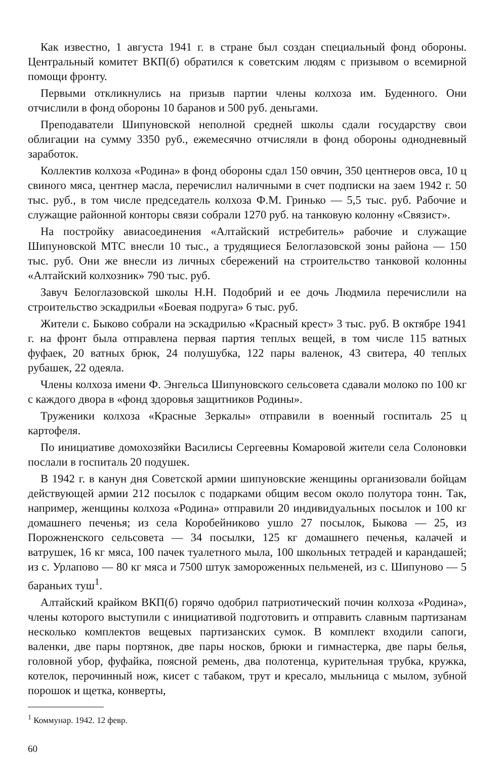Как известно, 1 августа 1941 г. в стране был создан специальный фонд обороны. Центральный комитет ВКП(б) обратился к советским людям с призывом о всемирной помощи фронту.
Первыми откликнулись на призыв партии члены колхоза им. Буденного. Они отчислили в фонд обороны 10 баранов и 500 руб. деньгами.
Преподаватели Шипуновской неполной средней школы сдали государству свои облигации на сумму 3350 руб., ежемесячно отчисляли в фонд обороны однодневный заработок.
Коллектив колхоза «Родина» в фонд обороны сдал 150 овчин, 350 центнеров овса, 10 ц свиного мяса, центнер масла, перечислил наличными в счет подписки на заем 1942 г. 50 тыс. руб., в том числе председатель колхоза Ф.М. Гринько — 5,5 тыс. руб. Рабочие и служащие районной конторы связи собрали 1270 руб. на танковую колонну «Связист».
На постройку авиасоединения «Алтайский истребитель» рабочие и служащие Шипуновской МТС внесли 10 тыс., а трудящиеся Белоглазовской зоны района — 150 тыс. руб. Они же внесли из личных сбережений на строительство танковой колонны «Алтайский колхозник» 790 тыс. руб.
Завуч Белоглазовской школы Н.Н. Подобрий и ее дочь Людмила перечислили на строительство эскадрильи «Боевая подруга» 6 тыс. руб.
Жители с. Быково собрали на эскадрилью «Красный крест» 3 тыс. руб. В октябре 1941 г. на фронт была отправлена первая партия теплых вещей, в том числе 115 ватных фуфаек, 20 ватных брюк, 24 полушубка, 122 пары валенок, 43 свитера, 40 теплых рубашек, 22 одеяла.
Члены колхоза имени Ф. Энгельса Шипуновского сельсовета сдавали молоко по 100 кг с каждого двора в «фонд здоровья защитников Родины».
Труженики колхоза «Красные Зеркалы» отправили в военный госпиталь 25 ц картофеля.
По инициативе домохозяйки Василисы Сергеевны Комаровой жители села Солоновки послали в госпиталь 20 подушек.
В 1942 г. в канун дня Советской армии шипуновские женщины организовали бойцам действующей армии 212 посылок с подарками общим весом около полутора тонн. Так, например, женщины колхоза «Родина» отправили 20 индивидуальных посылок и 100 кг домашнего печенья; из села Коробейниково ушло 27 посылок, Быкова — 25, из Порожненского сельсовета — 34 посылки, 125 кг домашнего печенья, калачей и ватрушек, 16 кг мяса, 100 пачек туалетного мыла, 100 школьных тетрадей и карандашей; из с. Урлапово — 80 кг мяса и 7500 штук замороженных пельменей, из с. Шипуново — 5 бараньих туш<sup>1</sup>.
Алтайский крайком ВКП(б) горячо одобрил патриотический почин колхоза «Родина», члены которого выступили с инициативой подготовить и отправить славным партизанам несколько комплектов вещевых партизанских сумок. В комплект входили сапоги, валенки, две пары портянок, две пары носков, брюки и гимнастерка, две пары белья, головной убор, фуфайка, поясной ремень, два полотенца, курительная трубка, кружка, котелок, перочинный нож, кисет с табаком, трут и кресало, мыльница с мылом, зубной порошок и щетка, конверты,
<sup>1</sup> Коммунар. 1942. 12 февр.
60